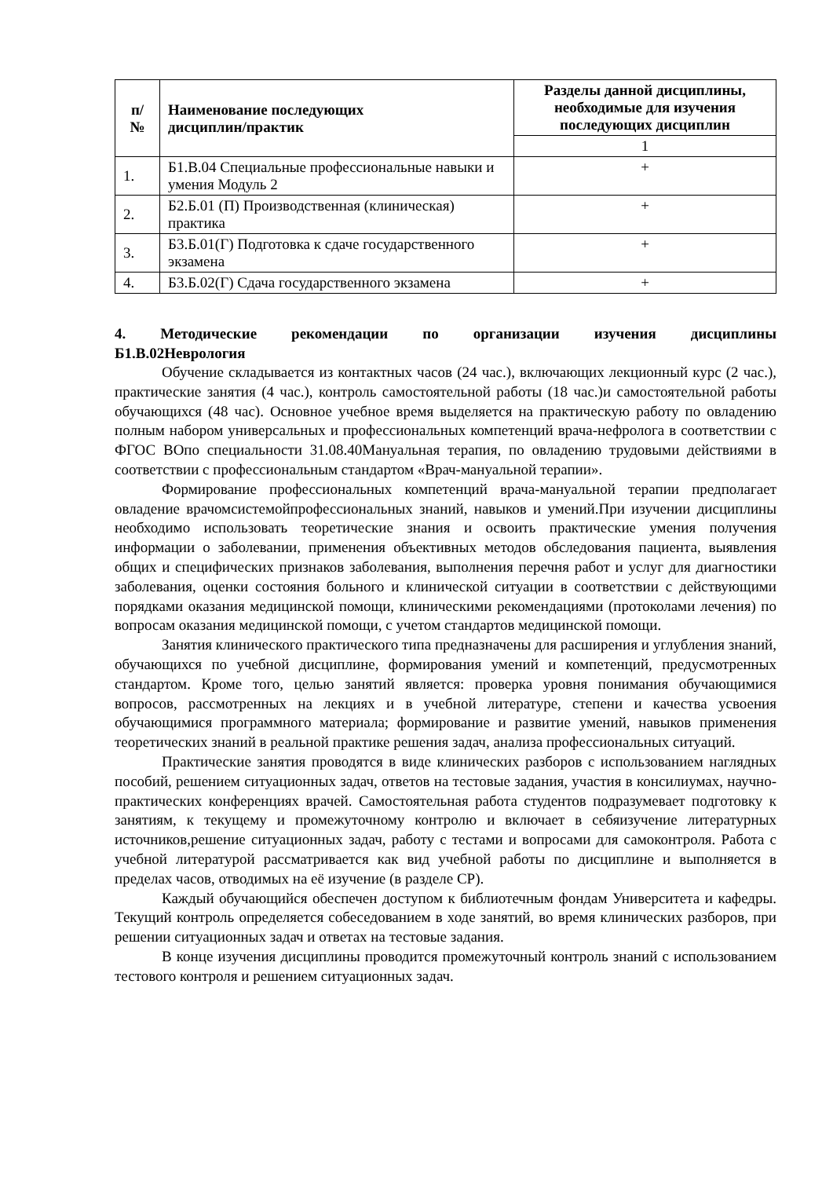| п/ № | Наименование последующих дисциплин/практик | Разделы данной дисциплины, необходимые для изучения последующих дисциплин |
| --- | --- | --- |
| | | 1 |
| 1. | Б1.В.04 Специальные профессиональные навыки и умения Модуль 2 | + |
| 2. | Б2.Б.01 (П) Производственная (клиническая) практика | + |
| 3. | Б3.Б.01(Г) Подготовка к сдаче государственного экзамена | + |
| 4. | Б3.Б.02(Г) Сдача государственного экзамена | + |
4. Методические рекомендации по организации изучения дисциплины
Б1.В.02Неврология
Обучение складывается из контактных часов (24 час.), включающих лекционный курс (2 час.), практические занятия (4 час.), контроль самостоятельной работы (18 час.)и самостоятельной работы обучающихся (48 час). Основное учебное время выделяется на практическую работу по овладению полным набором универсальных и профессиональных компетенций врача-нефролога в соответствии с ФГОС ВОпо специальности 31.08.40Мануальная терапия, по овладению трудовыми действиями в соответствии с профессиональным стандартом «Врач-мануальной терапии».
Формирование профессиональных компетенций врача-мануальной терапии предполагает овладение врачомсистемойпрофессиональных знаний, навыков и умений.При изучении дисциплины необходимо использовать теоретические знания и освоить практические умения получения информации о заболевании, применения объективных методов обследования пациента, выявления общих и специфических признаков заболевания, выполнения перечня работ и услуг для диагностики заболевания, оценки состояния больного и клинической ситуации в соответствии с действующими порядками оказания медицинской помощи, клиническими рекомендациями (протоколами лечения) по вопросам оказания медицинской помощи, с учетом стандартов медицинской помощи.
Занятия клинического практического типа предназначены для расширения и углубления знаний, обучающихся по учебной дисциплине, формирования умений и компетенций, предусмотренных стандартом. Кроме того, целью занятий является: проверка уровня понимания обучающимися вопросов, рассмотренных на лекциях и в учебной литературе, степени и качества усвоения обучающимися программного материала; формирование и развитие умений, навыков применения теоретических знаний в реальной практике решения задач, анализа профессиональных ситуаций.
Практические занятия проводятся в виде клинических разборов с использованием наглядных пособий, решением ситуационных задач, ответов на тестовые задания, участия в консилиумах, научно-практических конференциях врачей. Самостоятельная работа студентов подразумевает подготовку к занятиям, к текущему и промежуточному контролю и включает в себяизучение литературных источников,решение ситуационных задач, работу с тестами и вопросами для самоконтроля. Работа с учебной литературой рассматривается как вид учебной работы по дисциплине и выполняется в пределах часов, отводимых на её изучение (в разделе СР).
Каждый обучающийся обеспечен доступом к библиотечным фондам Университета и кафедры. Текущий контроль определяется собеседованием в ходе занятий, во время клинических разборов, при решении ситуационных задач и ответах на тестовые задания.
В конце изучения дисциплины проводится промежуточный контроль знаний с использованием тестового контроля и решением ситуационных задач.